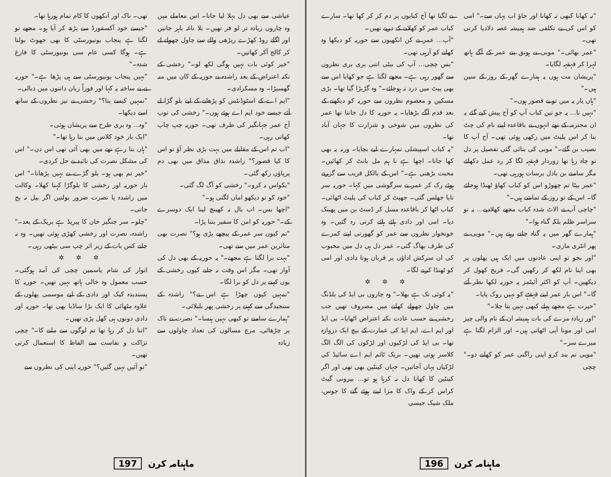عیاشی سے بھی دل بہلا لیا جاتا۔ اس معاملے میں وہ چاروں زیادہ تر لو فر تھیں۔ بلا ناغہ باہر جاتیں اور اگلے روڈ کھڑے ریڑھی والے سے چاول چھولے لے کر کالج آکر کھاتیں۔
"خیر کوئی بات نہیں ہوگی لکھ لو۔" رخشی کے نکتہ اعتراض کے بعد راشدہ نے حوریہ کے کان میں منہ گھسیڑا۔ وہ مسکرادی۔
"ایم اے کے اسٹوڈنٹس کو پڑھانے کے لیے بلو گڑا لے آئے جیسے خود ایم اے ہوئے ہوں۔" رخشی کی توپ آج عمر جہانگیر کی طرف تھی۔ حوریہ چپ چاپ کھاتی رہی۔
"اب تم اس کے مقابلے میں بہت بڑی نظر آؤ تو اس کا کیا قصور؟" راشدہ نذاق مذاق میں بھی دم پرپاؤں رکھ گئی۔
"بکواس نہ کرو۔" رخشی کو آگ لگ گئی۔
"خود کو تو دیکھو اماں لگتی ہو۔"
"اچھا بس۔ اب بال نہ کھینچ لینا ایک دوسرے کے۔" حوریہ کو امن کا سفیر بننا پڑا۔
"تم کیوں سر عمر کے پیچھے پڑی ہو؟" نصرت بھی متاثرین عمر میں سے تھی۔
"بہت برا لگتا ہے مجھے۔" یہ حوریہ کے بھی دل کی آواز تھی۔ مگر اس وقت نہ جانے کیوں رخشی کے یوں کہنے پر دل کو برا لگا۔
"تمہیں کیوں چھڑا ہے اس نے؟" راشدہ کے سنجیدگی سے کہنے پر رخشی پھر بلبلائی۔
"ہمارے سامنے تو کبھی نہیں ہنسا۔" نصرت نے ناک پر چڑھائی، مرچ مسالوں کی تعداد چاولوں سے زیادہ
تھی۔ ناک اور آنکھوں کا کام تمام ہورہا تھا۔
"جیسے خود آکسفورڈ سے پڑھ کر آیا ہو۔ مجھے تو لگتا ہے پنجاب یونیورسٹی کا بھی جھوٹ بولتا ہے۔ ہوگا کسی عام سی یونیورسٹی کا فارغ شدہ۔"
"نہیں پنجاب یونیورسٹی سے ہی پڑھا ہے۔" حوریہ نے بے ساختہ یہ کہا اور فوراً زبان دانتوں میں دبالی۔
"تمہیں کیسے پتا؟" رخشی نے تیز نظروں کے ساتھ اسے دیکھا۔
"وہ... وہ بری طرح سے پریشان ہوئی۔
"ایک بار خود کلاس میں بتا رہا تھا۔"
"ہاں بتا رہے تھے میں بھی آئی تھی اس دن۔" اس کی مشکل نصرت کی تائید نے حل کردی۔
"خیر تم بھی ہو۔ بلو گڑے نے نہیں پڑھانا۔" اس بار حوریہ اور رخشی کا بلوگڑا کہنا کھلا۔ وکالت میں راشدہ یا نصرت ضرور بولتیں اگر بیل نہ بج جاتی۔
"چلو۔ سر چنگیز خان کا پیریڈ ہے بریک کے بعد۔" راشدہ، نصرت اور رخشی کھڑی ہوئی تھیں۔ وہ نہ جانے کس بات کے زیر اثر چپ سی بیٹھی رہی۔
✲ ✲ ✲
اتوار کی شام یاسمین چچی کی آمد ہوگئی۔ حسب معمول وہ خالی ہاتھ نہیں تھیں۔ حوریہ کا پسندیدہ کیک اور دادی کے لیے موسمی پھلوں کے علاوہ مٹھائی کا ایک بڑا ساڈبا بھی تھا۔ حوریہ اور دادی دونوں ہی کھل پڑی تھیں۔
"اتنا دل کر رہا تھا تم لوگوں سے ملنے کا۔" چچی نزاکت و نفاست سے الفاظ کا استعمال کرتی تھیں۔
"تو آئیں نہیں گئیں؟" حوریہ اپنی کی نظروں سے
ماہنامہ کرن 197
"نہ کھانا کبھی نہ کھانا اور جاؤ اب یہاں سے۔" امی کو اس کی بے تکلفی ضد ہمیشہ غصہ دلادیا کرتی تھی۔
"عمر بھائی۔" موبی نے ہونق بنے عمر کے آگے ہاتھ لہرا کر قہقہہ لگایا۔
"پریشان مت ہوں یہ ہمارے گھر کے روز کے سین ہیں۔"
"ہاں یار یہ میں تو بے قصور ہوں۔"
"نہیں نا... یہ جو تین کباب آپ کو آج پیش کیے گئے یہ ان محترمہ کے تھے انہوں نے باقاعدہ اپنے نام کی چٹ بنا کر اس پلیٹ میں رکھی ہوئی تھی۔ آج آپ کا نصیب بن گئے۔" موبی کی بتائی گئی تفصیل پر دل تو چاہ رہا تھا زوردار قہقہہ لگا کر رد عمل دکھائے مگر سامنے بن بادل برسات ہورہی تھی۔
"عمر بیٹا تم چھوڑو اس کو کباب کھاؤ ٹھنڈا ہوجائے گا۔ اس کے تو روز کے تماشے ہیں۔"
"چاچی آپ نے الاٹ شدہ کباب مجھے کھلادیے... یہ تو سراسر ظلم بلکہ گناہ ہوا۔"
"ہمارے گھر میں یہ گناہ چلتے رہتے ہیں۔" موبی نے پھر انٹری ماری۔
"اور بجو تو اپنی عادتوں میں ایک ہیں پھلوں پر بھی اپنا نام لکھ کر رکھیں گی۔ فریج کھول کر دیکھیں۔ آپ کو اکثر آئیٹمز پہ حوریہ لکھا نظر آئے گا۔" اس بار عمر اپنے قہقہے کو نہیں روک پایا۔
"حیرت ہے مجھے پہلے کبھی نہیں پتا چلا۔"
"اور زیادہ مزے کی بات ہمیشہ ان کے نام والی چیز امی اور مونا آپی اٹھاتی ہیں۔ اور الزام لگتا ہے میرے سر۔"
"موبی تم بند کرو اپنی راگنی عمر کو کھانے دو۔" چچی
نے لگتا تھا آج کبابوں پر دم کر کر کھا تھا۔ سارے کباب عمر کو کھلانے کے درپے تھیں۔
"آپ... عمر نے کن انکھیوں سے حوریہ کو دیکھا وہ کھانے کو آرہی تھی۔
"بس چچی... آپ کی بیٹی اتنی بری بری نظروں سے گھور رہی ہے۔ مجھے لگتا ہے جو کھایا اس سے بھی پیٹ میں درد نہ ہوجائے۔" وہ گڑبڑا گیا تھا۔ بڑی مسکین و معصوم نظروں سے حوریہ کو دیکھنے کے بعد قدم آگے بڑھایا۔ یہ حوریہ کا دل جانتا تھا عمر کی نظروں میں شوخی و شرارت کا جہان آباد تھا۔
"یہ کباب اسپیشلی تمہارے لیے بچایا۔ ورنہ یہ بھی کھا جاتا۔ اچھا ہے نا ہم مل بانٹ کر کھائیں۔ محبت بڑھتی ہے۔" اس کے بالکل قریب سے گزرتے ہوئے رک کر عمر نے سرگوشی میں کہا۔ حوریہ سر تاپا جھلس گئی۔ جھپٹ کر کباب کی پلیٹ اٹھائی۔ کباب اٹھا کر باقاعدہ مسل کر ڈسٹ بن میں پھینک دیا۔ امی اور دادی ہائے ہائے کرتی رہ گئیں۔ وہ خونخوار نظروں سے عمر کو گھورتی اپنے کمرے کی طرف بھاگ گئی۔ عمر دل ہی دل میں محبوب کی ان سرکش اداؤں پر قربان ہوتا دادی اور امی کو ٹھنڈا کرنے لگا۔
✲ ✲ ✲
"یہ کوئی تک ہے بھلا۔" وہ چاروں بی ایڈ کی بلڈنگ میں چاول چھولے کھانے میں مصروف تھیں جب رخشی نے حسب عادت نکتہ اعتراض اٹھایا۔ بی ایڈ اور ایم اے، ایم ایڈ کی عمارت کے بیچ ایک دروازہ تھا۔ بی ایڈ کی لڑکیوں اور لڑکوں کی الگ الگ کلاسز ہوتی تھیں۔ بریک ٹائم ایم اے سائیڈ کی لڑکیاں یہاں آجاتیں۔ جہاں کینٹین بھی تھی اور اگر کینٹین کا کھانا دل نہ کرہا ہو تو... بیرونی گیٹ کراس کر کے واک کا مزا لیتے ہوئے گنے کا جوس، ملک شیک جیسی
ماہنامہ کرن 196